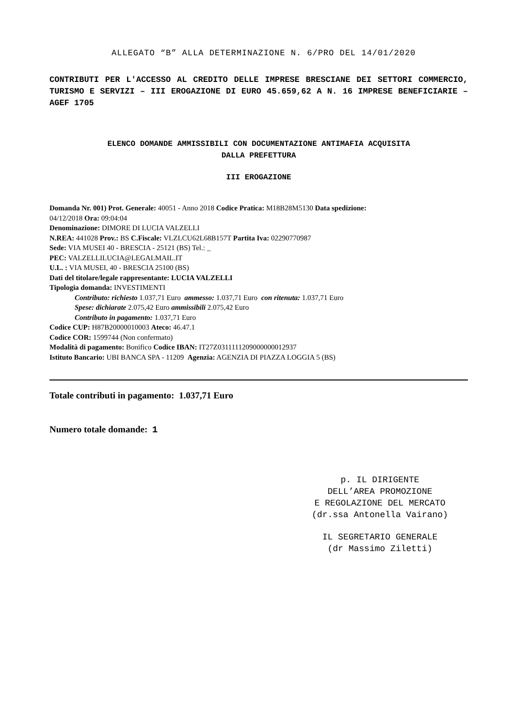ALLEGATO “B” ALLA DETERMINAZIONE N. 6/PRO DEL 14/01/2020
CONTRIBUTI PER L'ACCESSO AL CREDITO DELLE IMPRESE BRESCIANE DEI SETTORI COMMERCIO, TURISMO E SERVIZI – III EROGAZIONE DI EURO 45.659,62 A N. 16 IMPRESE BENEFICIARIE – AGEF 1705
ELENCO DOMANDE AMMISSIBILI CON DOCUMENTAZIONE ANTIMAFIA ACQUISITA
DALLA PREFETTURA
III EROGAZIONE
Domanda Nr. 001) Prot. Generale: 40051 - Anno 2018 Codice Pratica: M18B28M5130 Data spedizione:
04/12/2018 Ora: 09:04:04
Denominazione: DIMORE DI LUCIA VALZELLI
N.REA: 441028 Prov.: BS C.Fiscale: VLZLCU62L68B157T Partita Iva: 02290770987
Sede: VIA MUSEI 40 - BRESCIA - 25121 (BS) Tel.: _
PEC: VALZELLILUCIA@LEGALMAIL.IT
U.L. : VIA MUSEI, 40 - BRESCIA 25100 (BS)
Dati del titolare/legale rappresentante: LUCIA VALZELLI
Tipologia domanda: INVESTIMENTI
Contributo: richiesto 1.037,71 Euro ammesso: 1.037,71 Euro con ritenuta: 1.037,71 Euro
Spese: dichiarate 2.075,42 Euro ammissibili 2.075,42 Euro
Contributo in pagamento: 1.037,71 Euro
Codice CUP: H87B20000010003 Ateco: 46.47.1
Codice COR: 1599744 (Non confermato)
Modalità di pagamento: Bonifico Codice IBAN: IT27Z0311111209000000012937
Istituto Bancario: UBI BANCA SPA - 11209 Agenzia: AGENZIA DI PIAZZA LOGGIA 5 (BS)
Totale contributi in pagamento: 1.037,71 Euro
Numero totale domande: 1
p. IL DIRIGENTE
DELL’AREA PROMOZIONE
E REGOLAZIONE DEL MERCATO
(dr.ssa Antonella Vairano)
IL SEGRETARIO GENERALE
(dr Massimo Ziletti)